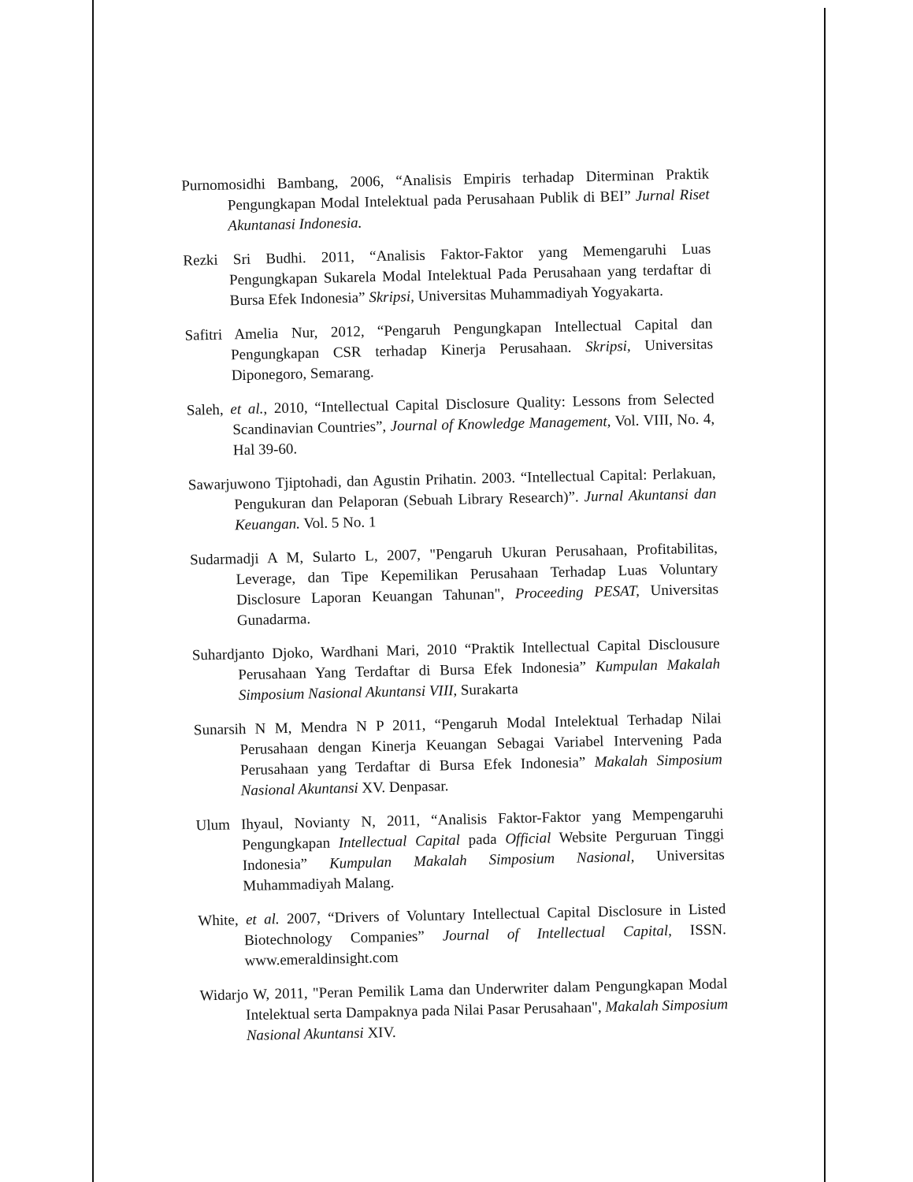Purnomosidhi Bambang, 2006, “Analisis Empiris terhadap Diterminan Praktik Pengungkapan Modal Intelektual pada Perusahaan Publik di BEI” Jurnal Riset Akuntanasi Indonesia.
Rezki Sri Budhi. 2011, “Analisis Faktor-Faktor yang Memengaruhi Luas Pengungkapan Sukarela Modal Intelektual Pada Perusahaan yang terdaftar di Bursa Efek Indonesia” Skripsi, Universitas Muhammadiyah Yogyakarta.
Safitri Amelia Nur, 2012, “Pengaruh Pengungkapan Intellectual Capital dan Pengungkapan CSR terhadap Kinerja Perusahaan. Skripsi, Universitas Diponegoro, Semarang.
Saleh, et al., 2010, “Intellectual Capital Disclosure Quality: Lessons from Selected Scandinavian Countries”, Journal of Knowledge Management, Vol. VIII, No. 4, Hal 39-60.
Sawarjuwono Tjiptohadi, dan Agustin Prihatin. 2003. “Intellectual Capital: Perlakuan, Pengukuran dan Pelaporan (Sebuah Library Research)”. Jurnal Akuntansi dan Keuangan. Vol. 5 No. 1
Sudarmadji A M, Sularto L, 2007, "Pengaruh Ukuran Perusahaan, Profitabilitas, Leverage, dan Tipe Kepemilikan Perusahaan Terhadap Luas Voluntary Disclosure Laporan Keuangan Tahunan", Proceeding PESAT, Universitas Gunadarma.
Suhardjanto Djoko, Wardhani Mari, 2010 “Praktik Intellectual Capital Disclousure Perusahaan Yang Terdaftar di Bursa Efek Indonesia” Kumpulan Makalah Simposium Nasional Akuntansi VIII, Surakarta
Sunarsih N M, Mendra N P 2011, “Pengaruh Modal Intelektual Terhadap Nilai Perusahaan dengan Kinerja Keuangan Sebagai Variabel Intervening Pada Perusahaan yang Terdaftar di Bursa Efek Indonesia” Makalah Simposium Nasional Akuntansi XV. Denpasar.
Ulum Ihyaul, Novianty N, 2011, “Analisis Faktor-Faktor yang Mempengaruhi Pengungkapan Intellectual Capital pada Official Website Perguruan Tinggi Indonesia” Kumpulan Makalah Simposium Nasional, Universitas Muhammadiyah Malang.
White, et al. 2007, “Drivers of Voluntary Intellectual Capital Disclosure in Listed Biotechnology Companies” Journal of Intellectual Capital, ISSN. www.emeraldinsight.com
Widarjo W, 2011, "Peran Pemilik Lama dan Underwriter dalam Pengungkapan Modal Intelektual serta Dampaknya pada Nilai Pasar Perusahaan", Makalah Simposium Nasional Akuntansi XIV.